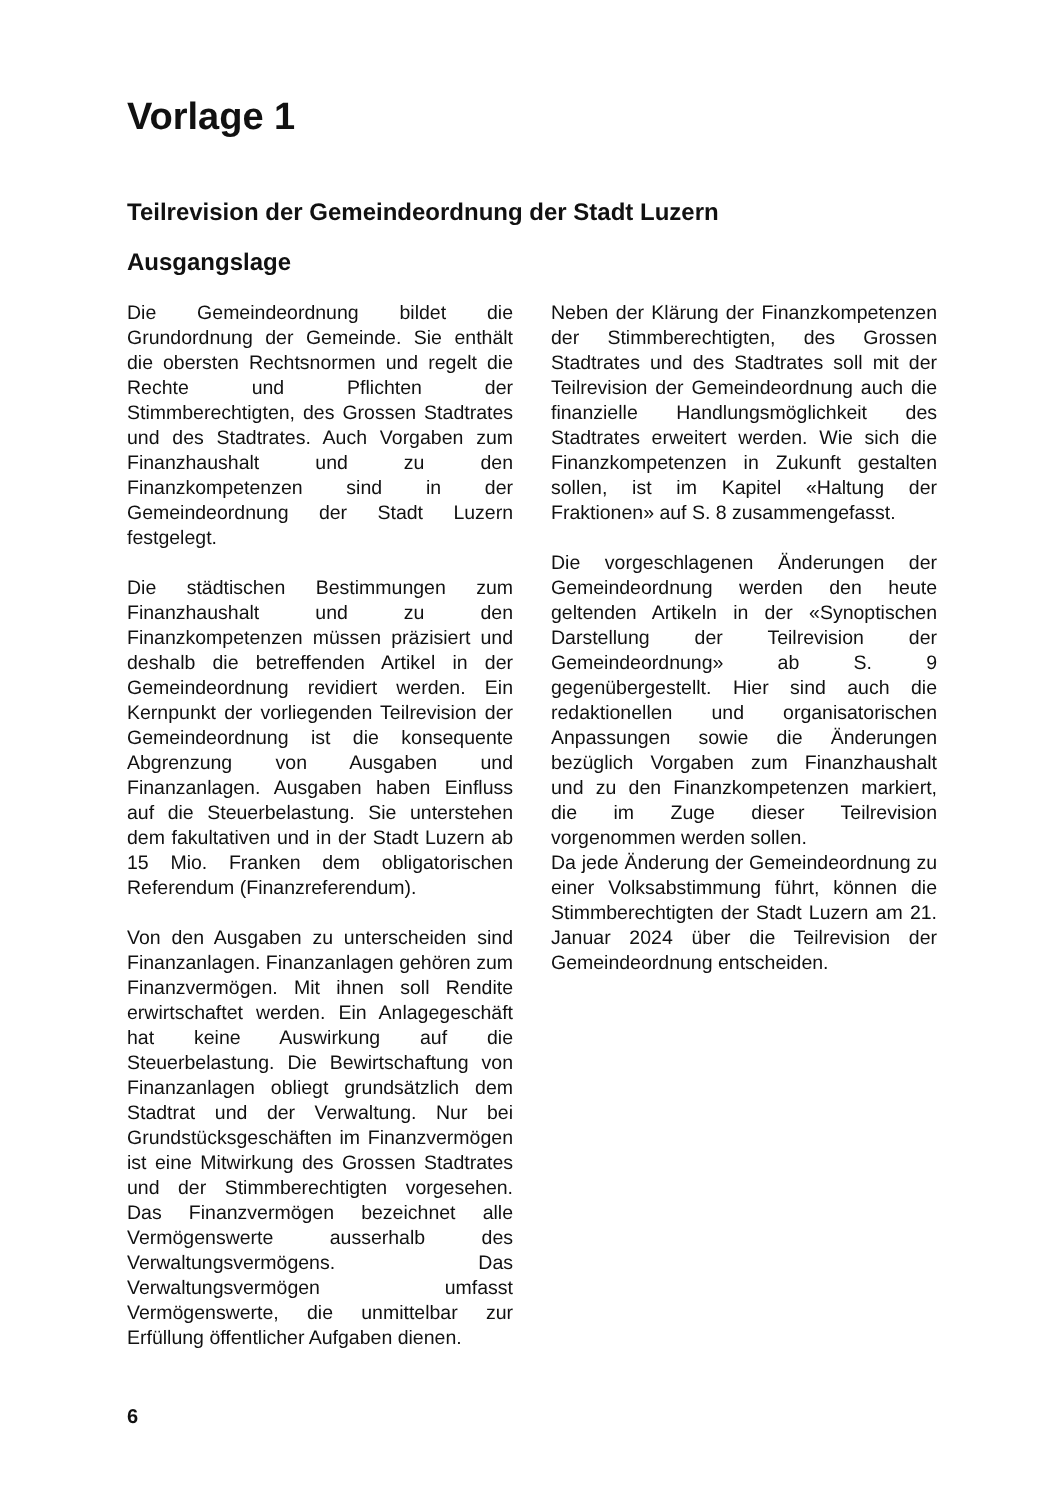Vorlage 1
Teilrevision der Gemeindeordnung der Stadt Luzern
Ausgangslage
Die Gemeindeordnung bildet die Grundordnung der Gemeinde. Sie enthält die obersten Rechtsnormen und regelt die Rechte und Pflichten der Stimmberechtigten, des Grossen Stadtrates und des Stadtrates. Auch Vorgaben zum Finanzhaushalt und zu den Finanzkompetenzen sind in der Gemeindeordnung der Stadt Luzern festgelegt.
Die städtischen Bestimmungen zum Finanzhaushalt und zu den Finanzkompetenzen müssen präzisiert und deshalb die betreffenden Artikel in der Gemeindeordnung revidiert werden. Ein Kernpunkt der vorliegenden Teilrevision der Gemeindeordnung ist die konsequente Abgrenzung von Ausgaben und Finanzanlagen. Ausgaben haben Einfluss auf die Steuerbelastung. Sie unterstehen dem fakultativen und in der Stadt Luzern ab 15 Mio. Franken dem obligatorischen Referendum (Finanzreferendum).
Von den Ausgaben zu unterscheiden sind Finanzanlagen. Finanzanlagen gehören zum Finanzvermögen. Mit ihnen soll Rendite erwirtschaftet werden. Ein Anlagegeschäft hat keine Auswirkung auf die Steuerbelastung. Die Bewirtschaftung von Finanzanlagen obliegt grundsätzlich dem Stadtrat und der Verwaltung. Nur bei Grundstücksgeschäften im Finanzvermögen ist eine Mitwirkung des Grossen Stadtrates und der Stimmberechtigten vorgesehen. Das Finanzvermögen bezeichnet alle Vermögenswerte ausserhalb des Verwaltungsvermögens. Das Verwaltungsvermögen umfasst Vermögenswerte, die unmittelbar zur Erfüllung öffentlicher Aufgaben dienen.
Neben der Klärung der Finanzkompetenzen der Stimmberechtigten, des Grossen Stadtrates und des Stadtrates soll mit der Teilrevision der Gemeindeordnung auch die finanzielle Handlungsmöglichkeit des Stadtrates erweitert werden. Wie sich die Finanzkompetenzen in Zukunft gestalten sollen, ist im Kapitel «Haltung der Fraktionen» auf S. 8 zusammengefasst.
Die vorgeschlagenen Änderungen der Gemeindeordnung werden den heute geltenden Artikeln in der «Synoptischen Darstellung der Teilrevision der Gemeindeordnung» ab S. 9 gegenübergestellt. Hier sind auch die redaktionellen und organisatorischen Anpassungen sowie die Änderungen bezüglich Vorgaben zum Finanzhaushalt und zu den Finanzkompetenzen markiert, die im Zuge dieser Teilrevision vorgenommen werden sollen.
Da jede Änderung der Gemeindeordnung zu einer Volksabstimmung führt, können die Stimmberechtigten der Stadt Luzern am 21. Januar 2024 über die Teilrevision der Gemeindeordnung entscheiden.
6